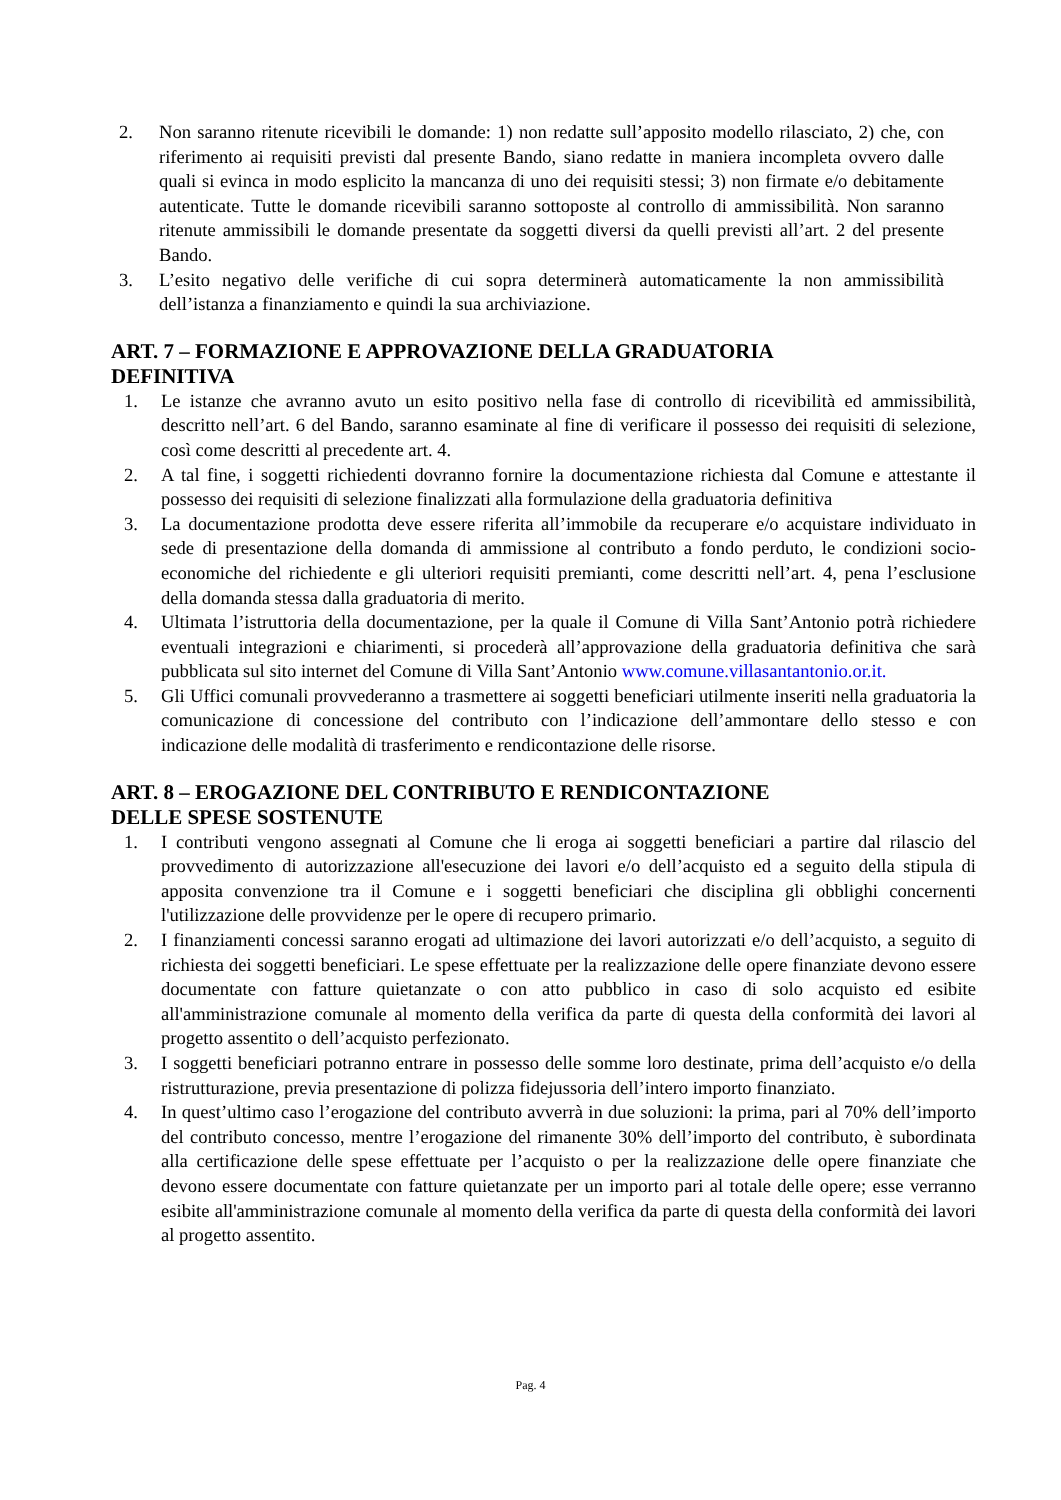2. Non saranno ritenute ricevibili le domande: 1) non redatte sull’apposito modello rilasciato, 2) che, con riferimento ai requisiti previsti dal presente Bando, siano redatte in maniera incompleta ovvero dalle quali si evinca in modo esplicito la mancanza di uno dei requisiti stessi; 3) non firmate e/o debitamente autenticate. Tutte le domande ricevibili saranno sottoposte al controllo di ammissibilità. Non saranno ritenute ammissibili le domande presentate da soggetti diversi da quelli previsti all’art. 2 del presente Bando.
3. L’esito negativo delle verifiche di cui sopra determinerà automaticamente la non ammissibilità dell’istanza a finanziamento e quindi la sua archiviazione.
ART. 7 – FORMAZIONE E APPROVAZIONE DELLA GRADUATORIA
DEFINITIVA
1. Le istanze che avranno avuto un esito positivo nella fase di controllo di ricevibilità ed ammissibilità, descritto nell’art. 6 del Bando, saranno esaminate al fine di verificare il possesso dei requisiti di selezione, così come descritti al precedente art. 4.
2. A tal fine, i soggetti richiedenti dovranno fornire la documentazione richiesta dal Comune e attestante il possesso dei requisiti di selezione finalizzati alla formulazione della graduatoria definitiva
3. La documentazione prodotta deve essere riferita all’immobile da recuperare e/o acquistare individuato in sede di presentazione della domanda di ammissione al contributo a fondo perduto, le condizioni socio-economiche del richiedente e gli ulteriori requisiti premianti, come descritti nell’art. 4, pena l’esclusione della domanda stessa dalla graduatoria di merito.
4. Ultimata l’istruttoria della documentazione, per la quale il Comune di Villa Sant’Antonio potrà richiedere eventuali integrazioni e chiarimenti, si procederà all’approvazione della graduatoria definitiva che sarà pubblicata sul sito internet del Comune di Villa Sant’Antonio www.comune.villasantantonio.or.it.
5. Gli Uffici comunali provvederanno a trasmettere ai soggetti beneficiari utilmente inseriti nella graduatoria la comunicazione di concessione del contributo con l’indicazione dell’ammontare dello stesso e con indicazione delle modalità di trasferimento e rendicontazione delle risorse.
ART. 8 – EROGAZIONE DEL CONTRIBUTO E RENDICONTAZIONE
DELLE SPESE SOSTENUTE
1. I contributi vengono assegnati al Comune che li eroga ai soggetti beneficiari a partire dal rilascio del provvedimento di autorizzazione all'esecuzione dei lavori e/o dell’acquisto ed a seguito della stipula di apposita convenzione tra il Comune e i soggetti beneficiari che disciplina gli obblighi concernenti l'utilizzazione delle provvidenze per le opere di recupero primario.
2. I finanziamenti concessi saranno erogati ad ultimazione dei lavori autorizzati e/o dell’acquisto, a seguito di richiesta dei soggetti beneficiari. Le spese effettuate per la realizzazione delle opere finanziate devono essere documentate con fatture quietanzate o con atto pubblico in caso di solo acquisto ed esibite all'amministrazione comunale al momento della verifica da parte di questa della conformità dei lavori al progetto assentito o dell’acquisto perfezionato.
3. I soggetti beneficiari potranno entrare in possesso delle somme loro destinate, prima dell’acquisto e/o della ristrutturazione, previa presentazione di polizza fidejussoria dell’intero importo finanziato.
4. In quest’ultimo caso l’erogazione del contributo avverrà in due soluzioni: la prima, pari al 70% dell’importo del contributo concesso, mentre l’erogazione del rimanente 30% dell’importo del contributo, è subordinata alla certificazione delle spese effettuate per l’acquisto o per la realizzazione delle opere finanziate che devono essere documentate con fatture quietanzate per un importo pari al totale delle opere; esse verranno esibite all'amministrazione comunale al momento della verifica da parte di questa della conformità dei lavori al progetto assentito.
Pag. 4